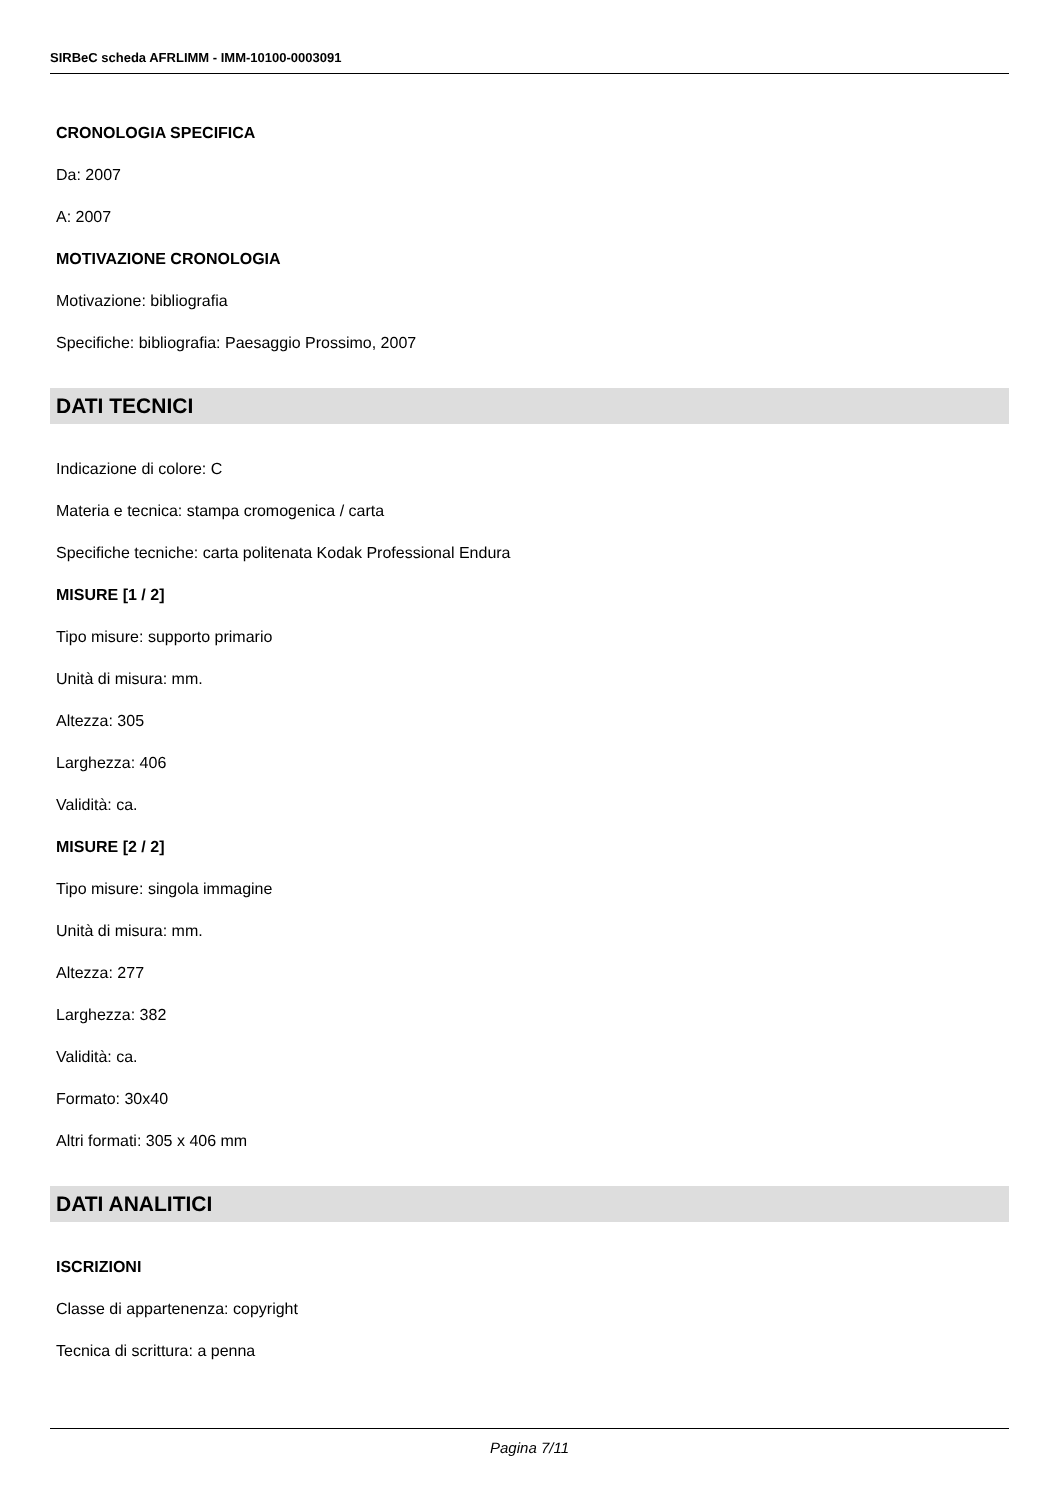SIRBeC scheda AFRLIMM - IMM-10100-0003091
CRONOLOGIA SPECIFICA
Da: 2007
A: 2007
MOTIVAZIONE CRONOLOGIA
Motivazione: bibliografia
Specifiche: bibliografia: Paesaggio Prossimo, 2007
DATI TECNICI
Indicazione di colore: C
Materia e tecnica: stampa cromogenica / carta
Specifiche tecniche: carta politenata Kodak Professional Endura
MISURE [1 / 2]
Tipo misure: supporto primario
Unità di misura: mm.
Altezza: 305
Larghezza: 406
Validità: ca.
MISURE [2 / 2]
Tipo misure: singola immagine
Unità di misura: mm.
Altezza: 277
Larghezza: 382
Validità: ca.
Formato: 30x40
Altri formati: 305 x 406 mm
DATI ANALITICI
ISCRIZIONI
Classe di appartenenza: copyright
Tecnica di scrittura: a penna
Pagina 7/11